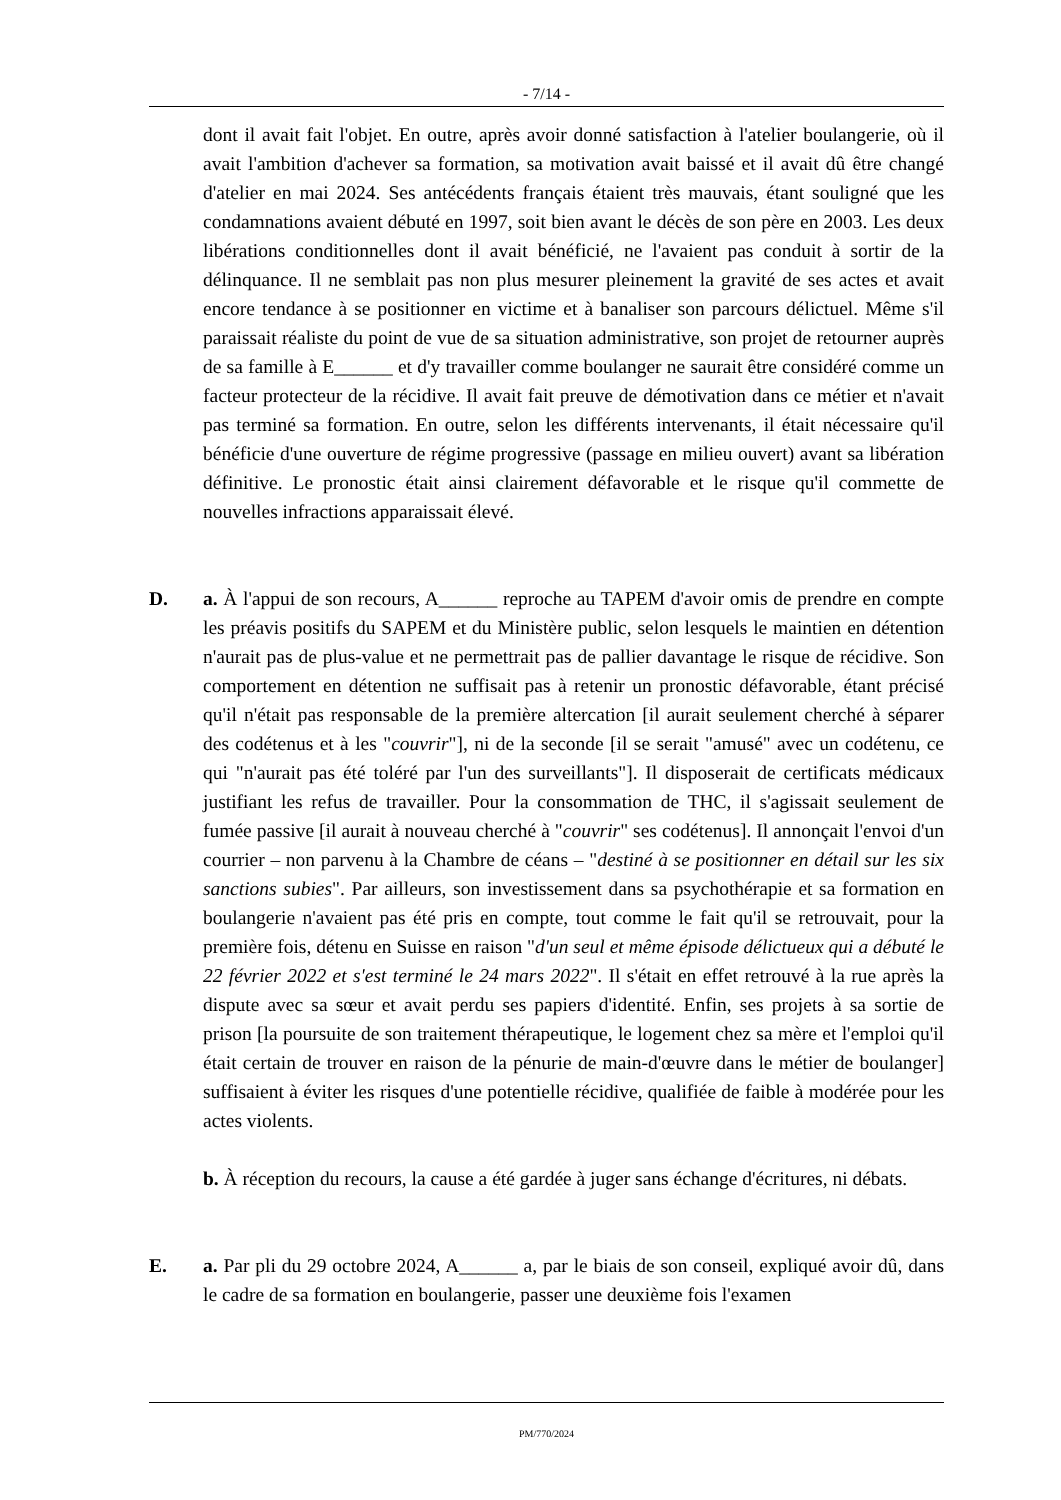- 7/14 -
dont il avait fait l'objet. En outre, après avoir donné satisfaction à l'atelier boulangerie, où il avait l'ambition d'achever sa formation, sa motivation avait baissé et il avait dû être changé d'atelier en mai 2024. Ses antécédents français étaient très mauvais, étant souligné que les condamnations avaient débuté en 1997, soit bien avant le décès de son père en 2003. Les deux libérations conditionnelles dont il avait bénéficié, ne l'avaient pas conduit à sortir de la délinquance. Il ne semblait pas non plus mesurer pleinement la gravité de ses actes et avait encore tendance à se positionner en victime et à banaliser son parcours délictuel. Même s'il paraissait réaliste du point de vue de sa situation administrative, son projet de retourner auprès de sa famille à E______ et d'y travailler comme boulanger ne saurait être considéré comme un facteur protecteur de la récidive. Il avait fait preuve de démotivation dans ce métier et n'avait pas terminé sa formation. En outre, selon les différents intervenants, il était nécessaire qu'il bénéficie d'une ouverture de régime progressive (passage en milieu ouvert) avant sa libération définitive. Le pronostic était ainsi clairement défavorable et le risque qu'il commette de nouvelles infractions apparaissait élevé.
D. a. À l'appui de son recours, A______ reproche au TAPEM d'avoir omis de prendre en compte les préavis positifs du SAPEM et du Ministère public, selon lesquels le maintien en détention n'aurait pas de plus-value et ne permettrait pas de pallier davantage le risque de récidive. Son comportement en détention ne suffisait pas à retenir un pronostic défavorable, étant précisé qu'il n'était pas responsable de la première altercation [il aurait seulement cherché à séparer des codétenus et à les "couvrir"], ni de la seconde [il se serait "amusé" avec un codétenu, ce qui "n'aurait pas été toléré par l'un des surveillants"]. Il disposerait de certificats médicaux justifiant les refus de travailler. Pour la consommation de THC, il s'agissait seulement de fumée passive [il aurait à nouveau cherché à "couvrir" ses codétenus]. Il annonçait l'envoi d'un courrier – non parvenu à la Chambre de céans – "destiné à se positionner en détail sur les six sanctions subies". Par ailleurs, son investissement dans sa psychothérapie et sa formation en boulangerie n'avaient pas été pris en compte, tout comme le fait qu'il se retrouvait, pour la première fois, détenu en Suisse en raison "d'un seul et même épisode délictueux qui a débuté le 22 février 2022 et s'est terminé le 24 mars 2022". Il s'était en effet retrouvé à la rue après la dispute avec sa sœur et avait perdu ses papiers d'identité. Enfin, ses projets à sa sortie de prison [la poursuite de son traitement thérapeutique, le logement chez sa mère et l'emploi qu'il était certain de trouver en raison de la pénurie de main-d'œuvre dans le métier de boulanger] suffisaient à éviter les risques d'une potentielle récidive, qualifiée de faible à modérée pour les actes violents.
b. À réception du recours, la cause a été gardée à juger sans échange d'écritures, ni débats.
E. a. Par pli du 29 octobre 2024, A______ a, par le biais de son conseil, expliqué avoir dû, dans le cadre de sa formation en boulangerie, passer une deuxième fois l'examen
PM/770/2024